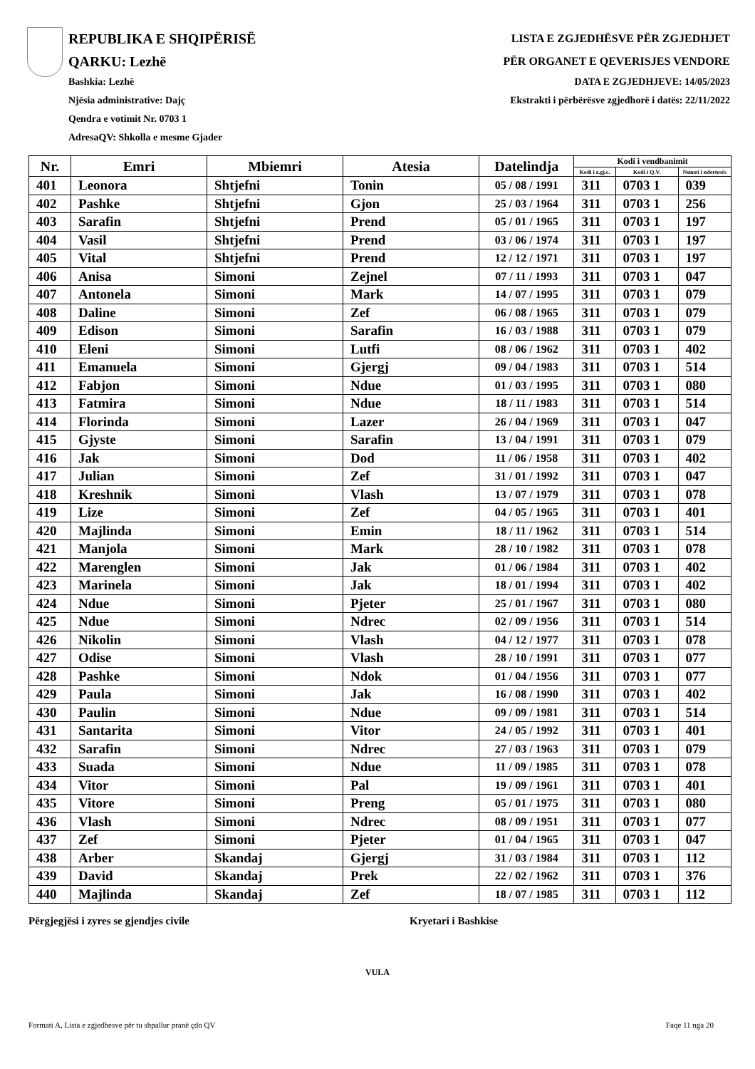REPUBLIKA E SHQIPËRISË
QARKU: Lezhë
Bashkia: Lezhë
Njësia administrative: Dajç
Qendra e votimit Nr. 0703 1
AdresaQV: Shkolla e mesme Gjader
LISTA E ZGJEDHËSVE PËR ZGJEDHJET
PËR ORGANET E QEVERISJES VENDORE
DATA E ZGJEDHJEVE: 14/05/2023
Ekstrakti i përbërësve zgjedhorë i datës: 22/11/2022
| Nr. | Emri | Mbiemri | Atesia | Datelindja | Kodi i vendbanimit | | |
| --- | --- | --- | --- | --- | --- | --- | --- |
| | | | | | Kodi i z.gj.c. | Kodi i Q.V. | Numri i ndertesës |
| 401 | Leonora | Shtjefni | Tonin | 05 / 08 / 1991 | 311 | 0703 1 | 039 |
| 402 | Pashke | Shtjefni | Gjon | 25 / 03 / 1964 | 311 | 0703 1 | 256 |
| 403 | Sarafin | Shtjefni | Prend | 05 / 01 / 1965 | 311 | 0703 1 | 197 |
| 404 | Vasil | Shtjefni | Prend | 03 / 06 / 1974 | 311 | 0703 1 | 197 |
| 405 | Vital | Shtjefni | Prend | 12 / 12 / 1971 | 311 | 0703 1 | 197 |
| 406 | Anisa | Simoni | Zejnel | 07 / 11 / 1993 | 311 | 0703 1 | 047 |
| 407 | Antonela | Simoni | Mark | 14 / 07 / 1995 | 311 | 0703 1 | 079 |
| 408 | Daline | Simoni | Zef | 06 / 08 / 1965 | 311 | 0703 1 | 079 |
| 409 | Edison | Simoni | Sarafin | 16 / 03 / 1988 | 311 | 0703 1 | 079 |
| 410 | Eleni | Simoni | Lutfi | 08 / 06 / 1962 | 311 | 0703 1 | 402 |
| 411 | Emanuela | Simoni | Gjergj | 09 / 04 / 1983 | 311 | 0703 1 | 514 |
| 412 | Fabjon | Simoni | Ndue | 01 / 03 / 1995 | 311 | 0703 1 | 080 |
| 413 | Fatmira | Simoni | Ndue | 18 / 11 / 1983 | 311 | 0703 1 | 514 |
| 414 | Florinda | Simoni | Lazer | 26 / 04 / 1969 | 311 | 0703 1 | 047 |
| 415 | Gjyste | Simoni | Sarafin | 13 / 04 / 1991 | 311 | 0703 1 | 079 |
| 416 | Jak | Simoni | Dod | 11 / 06 / 1958 | 311 | 0703 1 | 402 |
| 417 | Julian | Simoni | Zef | 31 / 01 / 1992 | 311 | 0703 1 | 047 |
| 418 | Kreshnik | Simoni | Vlash | 13 / 07 / 1979 | 311 | 0703 1 | 078 |
| 419 | Lize | Simoni | Zef | 04 / 05 / 1965 | 311 | 0703 1 | 401 |
| 420 | Majlinda | Simoni | Emin | 18 / 11 / 1962 | 311 | 0703 1 | 514 |
| 421 | Manjola | Simoni | Mark | 28 / 10 / 1982 | 311 | 0703 1 | 078 |
| 422 | Marenglen | Simoni | Jak | 01 / 06 / 1984 | 311 | 0703 1 | 402 |
| 423 | Marinela | Simoni | Jak | 18 / 01 / 1994 | 311 | 0703 1 | 402 |
| 424 | Ndue | Simoni | Pjeter | 25 / 01 / 1967 | 311 | 0703 1 | 080 |
| 425 | Ndue | Simoni | Ndrec | 02 / 09 / 1956 | 311 | 0703 1 | 514 |
| 426 | Nikolin | Simoni | Vlash | 04 / 12 / 1977 | 311 | 0703 1 | 078 |
| 427 | Odise | Simoni | Vlash | 28 / 10 / 1991 | 311 | 0703 1 | 077 |
| 428 | Pashke | Simoni | Ndok | 01 / 04 / 1956 | 311 | 0703 1 | 077 |
| 429 | Paula | Simoni | Jak | 16 / 08 / 1990 | 311 | 0703 1 | 402 |
| 430 | Paulin | Simoni | Ndue | 09 / 09 / 1981 | 311 | 0703 1 | 514 |
| 431 | Santarita | Simoni | Vitor | 24 / 05 / 1992 | 311 | 0703 1 | 401 |
| 432 | Sarafin | Simoni | Ndrec | 27 / 03 / 1963 | 311 | 0703 1 | 079 |
| 433 | Suada | Simoni | Ndue | 11 / 09 / 1985 | 311 | 0703 1 | 078 |
| 434 | Vitor | Simoni | Pal | 19 / 09 / 1961 | 311 | 0703 1 | 401 |
| 435 | Vitore | Simoni | Preng | 05 / 01 / 1975 | 311 | 0703 1 | 080 |
| 436 | Vlash | Simoni | Ndrec | 08 / 09 / 1951 | 311 | 0703 1 | 077 |
| 437 | Zef | Simoni | Pjeter | 01 / 04 / 1965 | 311 | 0703 1 | 047 |
| 438 | Arber | Skandaj | Gjergj | 31 / 03 / 1984 | 311 | 0703 1 | 112 |
| 439 | David | Skandaj | Prek | 22 / 02 / 1962 | 311 | 0703 1 | 376 |
| 440 | Majlinda | Skandaj | Zef | 18 / 07 / 1985 | 311 | 0703 1 | 112 |
Përgjegjësi i zyres se gjendjes civile Kryetari i Bashkise
VULA
Formati A, Lista e zgjedhesve për tu shpallur pranë çdo QV Faqe 11 nga 20